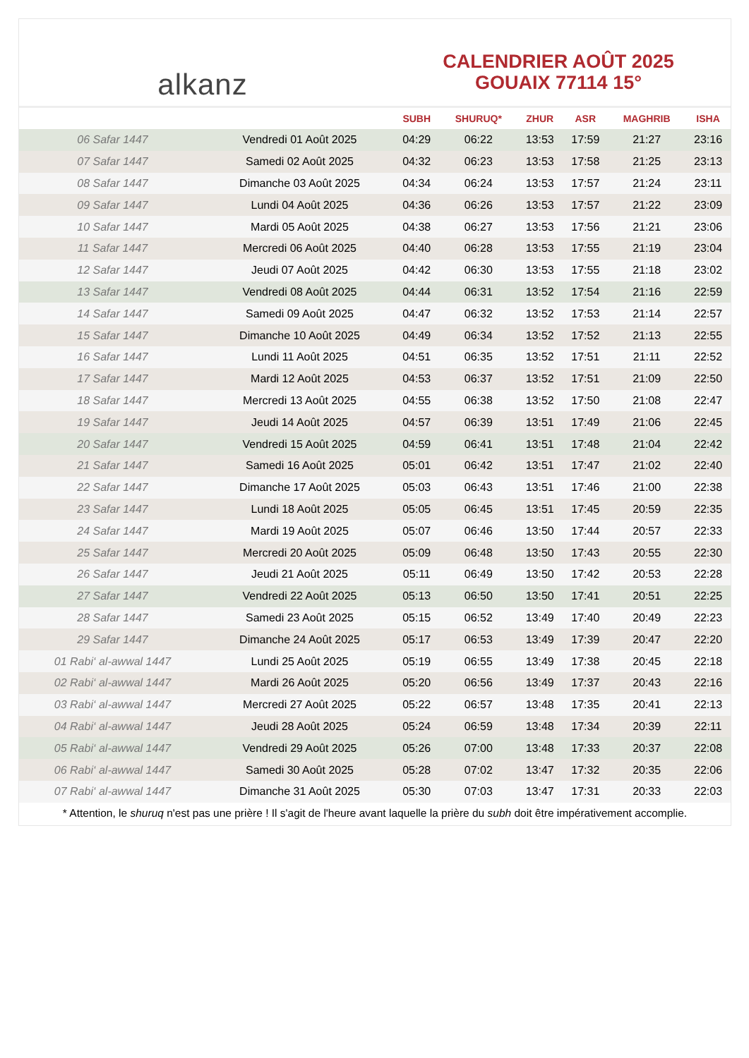alkanz
CALENDRIER AOÛT 2025
GOUAIX 77114 15°
| | | SUBH | SHURUQ* | ZHUR | ASR | MAGHRIB | ISHA |
| --- | --- | --- | --- | --- | --- | --- | --- |
| 06 Safar 1447 | Vendredi 01 Août 2025 | 04:29 | 06:22 | 13:53 | 17:59 | 21:27 | 23:16 |
| 07 Safar 1447 | Samedi 02 Août 2025 | 04:32 | 06:23 | 13:53 | 17:58 | 21:25 | 23:13 |
| 08 Safar 1447 | Dimanche 03 Août 2025 | 04:34 | 06:24 | 13:53 | 17:57 | 21:24 | 23:11 |
| 09 Safar 1447 | Lundi 04 Août 2025 | 04:36 | 06:26 | 13:53 | 17:57 | 21:22 | 23:09 |
| 10 Safar 1447 | Mardi 05 Août 2025 | 04:38 | 06:27 | 13:53 | 17:56 | 21:21 | 23:06 |
| 11 Safar 1447 | Mercredi 06 Août 2025 | 04:40 | 06:28 | 13:53 | 17:55 | 21:19 | 23:04 |
| 12 Safar 1447 | Jeudi 07 Août 2025 | 04:42 | 06:30 | 13:53 | 17:55 | 21:18 | 23:02 |
| 13 Safar 1447 | Vendredi 08 Août 2025 | 04:44 | 06:31 | 13:52 | 17:54 | 21:16 | 22:59 |
| 14 Safar 1447 | Samedi 09 Août 2025 | 04:47 | 06:32 | 13:52 | 17:53 | 21:14 | 22:57 |
| 15 Safar 1447 | Dimanche 10 Août 2025 | 04:49 | 06:34 | 13:52 | 17:52 | 21:13 | 22:55 |
| 16 Safar 1447 | Lundi 11 Août 2025 | 04:51 | 06:35 | 13:52 | 17:51 | 21:11 | 22:52 |
| 17 Safar 1447 | Mardi 12 Août 2025 | 04:53 | 06:37 | 13:52 | 17:51 | 21:09 | 22:50 |
| 18 Safar 1447 | Mercredi 13 Août 2025 | 04:55 | 06:38 | 13:52 | 17:50 | 21:08 | 22:47 |
| 19 Safar 1447 | Jeudi 14 Août 2025 | 04:57 | 06:39 | 13:51 | 17:49 | 21:06 | 22:45 |
| 20 Safar 1447 | Vendredi 15 Août 2025 | 04:59 | 06:41 | 13:51 | 17:48 | 21:04 | 22:42 |
| 21 Safar 1447 | Samedi 16 Août 2025 | 05:01 | 06:42 | 13:51 | 17:47 | 21:02 | 22:40 |
| 22 Safar 1447 | Dimanche 17 Août 2025 | 05:03 | 06:43 | 13:51 | 17:46 | 21:00 | 22:38 |
| 23 Safar 1447 | Lundi 18 Août 2025 | 05:05 | 06:45 | 13:51 | 17:45 | 20:59 | 22:35 |
| 24 Safar 1447 | Mardi 19 Août 2025 | 05:07 | 06:46 | 13:50 | 17:44 | 20:57 | 22:33 |
| 25 Safar 1447 | Mercredi 20 Août 2025 | 05:09 | 06:48 | 13:50 | 17:43 | 20:55 | 22:30 |
| 26 Safar 1447 | Jeudi 21 Août 2025 | 05:11 | 06:49 | 13:50 | 17:42 | 20:53 | 22:28 |
| 27 Safar 1447 | Vendredi 22 Août 2025 | 05:13 | 06:50 | 13:50 | 17:41 | 20:51 | 22:25 |
| 28 Safar 1447 | Samedi 23 Août 2025 | 05:15 | 06:52 | 13:49 | 17:40 | 20:49 | 22:23 |
| 29 Safar 1447 | Dimanche 24 Août 2025 | 05:17 | 06:53 | 13:49 | 17:39 | 20:47 | 22:20 |
| 01 Rabi‘ al-awwal 1447 | Lundi 25 Août 2025 | 05:19 | 06:55 | 13:49 | 17:38 | 20:45 | 22:18 |
| 02 Rabi‘ al-awwal 1447 | Mardi 26 Août 2025 | 05:20 | 06:56 | 13:49 | 17:37 | 20:43 | 22:16 |
| 03 Rabi‘ al-awwal 1447 | Mercredi 27 Août 2025 | 05:22 | 06:57 | 13:48 | 17:35 | 20:41 | 22:13 |
| 04 Rabi‘ al-awwal 1447 | Jeudi 28 Août 2025 | 05:24 | 06:59 | 13:48 | 17:34 | 20:39 | 22:11 |
| 05 Rabi‘ al-awwal 1447 | Vendredi 29 Août 2025 | 05:26 | 07:00 | 13:48 | 17:33 | 20:37 | 22:08 |
| 06 Rabi‘ al-awwal 1447 | Samedi 30 Août 2025 | 05:28 | 07:02 | 13:47 | 17:32 | 20:35 | 22:06 |
| 07 Rabi‘ al-awwal 1447 | Dimanche 31 Août 2025 | 05:30 | 07:03 | 13:47 | 17:31 | 20:33 | 22:03 |
* Attention, le shuruq n'est pas une prière ! Il s'agit de l'heure avant laquelle la prière du subh doit être impérativement accomplie.